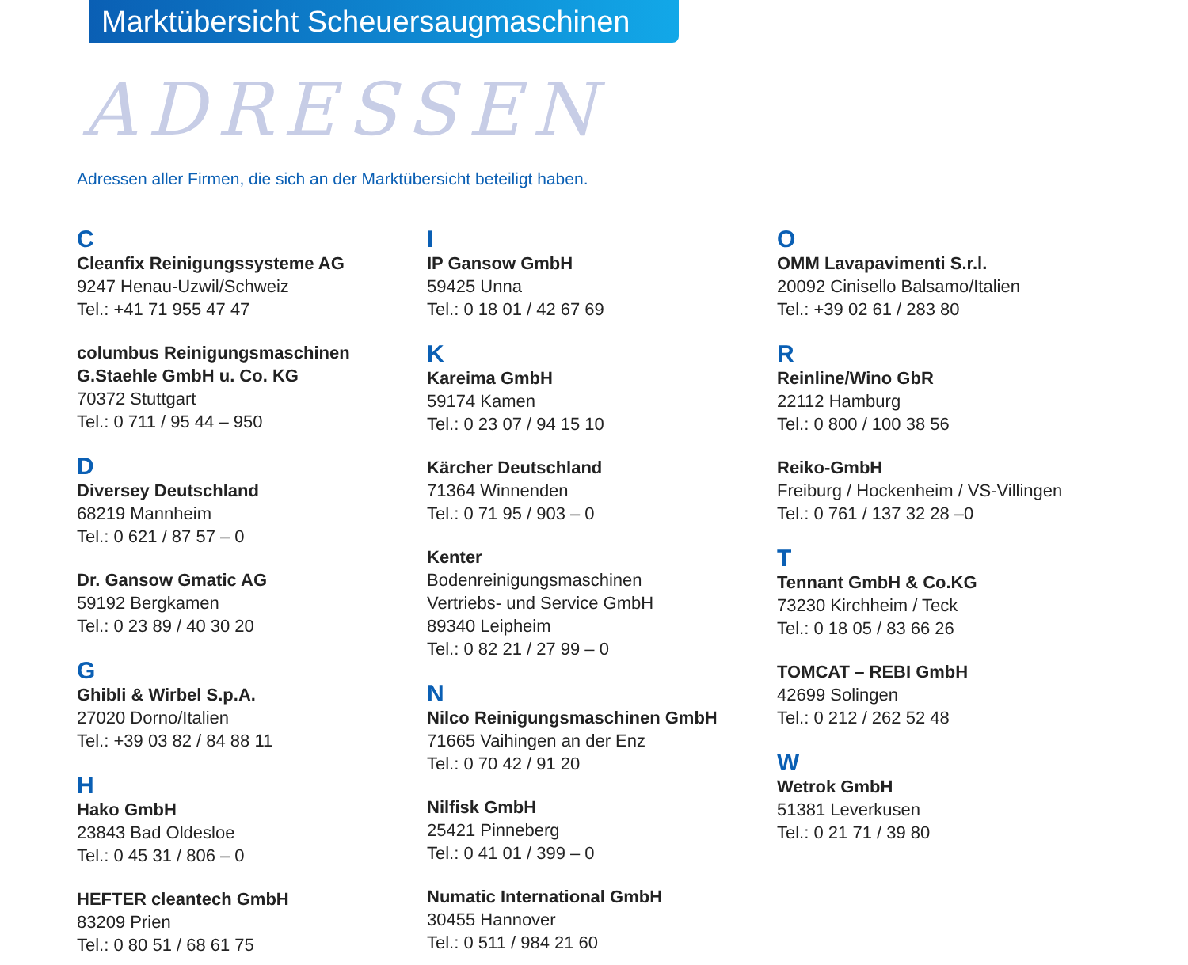Marktübersicht Scheuersaugmaschinen
ADRESSEN
Adressen aller Firmen, die sich an der Marktübersicht beteiligt haben.
C
Cleanfix Reinigungssysteme AG
9247 Henau-Uzwil/Schweiz
Tel.: +41 71 955 47 47
columbus Reinigungsmaschinen
G.Staehle GmbH u. Co. KG
70372 Stuttgart
Tel.: 0 711 / 95 44 – 950
D
Diversey Deutschland
68219 Mannheim
Tel.: 0 621 / 87 57 – 0
Dr. Gansow Gmatic AG
59192 Bergkamen
Tel.: 0 23 89 / 40 30 20
G
Ghibli & Wirbel S.p.A.
27020 Dorno/Italien
Tel.: +39 03 82 / 84 88 11
H
Hako GmbH
23843 Bad Oldesloe
Tel.: 0 45 31 / 806 – 0
HEFTER cleantech GmbH
83209 Prien
Tel.: 0 80 51 / 68 61 75
I
IP Gansow GmbH
59425 Unna
Tel.: 0 18 01 / 42 67 69
K
Kareima GmbH
59174 Kamen
Tel.: 0 23 07 / 94 15 10
Kärcher Deutschland
71364 Winnenden
Tel.: 0 71 95 / 903 – 0
Kenter
Bodenreinigungsmaschinen
Vertriebs- und Service GmbH
89340 Leipheim
Tel.: 0 82 21 / 27 99 – 0
N
Nilco Reinigungsmaschinen GmbH
71665 Vaihingen an der Enz
Tel.: 0 70 42 / 91 20
Nilfisk GmbH
25421 Pinneberg
Tel.: 0 41 01 / 399 – 0
Numatic International GmbH
30455 Hannover
Tel.: 0 511 / 984 21 60
O
OMM Lavapavimenti S.r.l.
20092 Cinisello Balsamo/Italien
Tel.: +39 02 61 / 283 80
R
Reinline/Wino GbR
22112 Hamburg
Tel.: 0 800 / 100 38 56
Reiko-GmbH
Freiburg / Hockenheim / VS-Villingen
Tel.: 0 761 / 137 32 28 –0
T
Tennant GmbH & Co.KG
73230 Kirchheim / Teck
Tel.: 0 18 05 / 83 66 26
TOMCAT – REBI GmbH
42699 Solingen
Tel.: 0 212 / 262 52 48
W
Wetrok GmbH
51381 Leverkusen
Tel.: 0 21 71 / 39 80